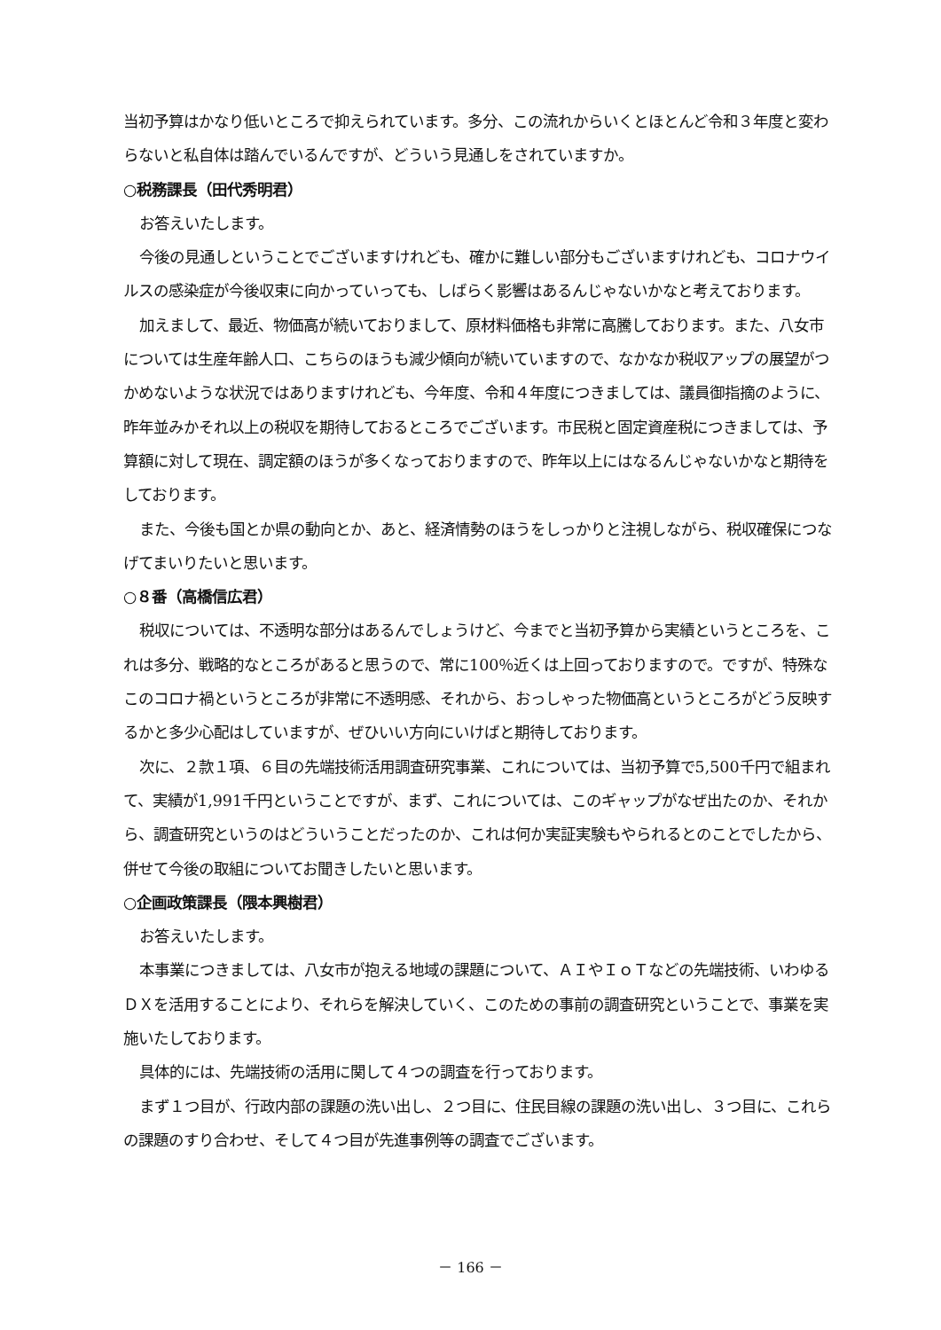当初予算はかなり低いところで抑えられています。多分、この流れからいくとほとんど令和３年度と変わらないと私自体は踏んでいるんですが、どういう見通しをされていますか。
○税務課長（田代秀明君）
お答えいたします。
今後の見通しということでございますけれども、確かに難しい部分もございますけれども、コロナウイルスの感染症が今後収束に向かっていっても、しばらく影響はあるんじゃないかなと考えております。
加えまして、最近、物価高が続いておりまして、原材料価格も非常に高騰しております。また、八女市については生産年齢人口、こちらのほうも減少傾向が続いていますので、なかなか税収アップの展望がつかめないような状況ではありますけれども、今年度、令和４年度につきましては、議員御指摘のように、昨年並みかそれ以上の税収を期待しておるところでございます。市民税と固定資産税につきましては、予算額に対して現在、調定額のほうが多くなっておりますので、昨年以上にはなるんじゃないかなと期待をしております。
また、今後も国とか県の動向とか、あと、経済情勢のほうをしっかりと注視しながら、税収確保につなげてまいりたいと思います。
○８番（高橋信広君）
税収については、不透明な部分はあるんでしょうけど、今までと当初予算から実績というところを、これは多分、戦略的なところがあると思うので、常に100％近くは上回っておりますので。ですが、特殊なこのコロナ禍というところが非常に不透明感、それから、おっしゃった物価高というところがどう反映するかと多少心配はしていますが、ぜひいい方向にいけばと期待しております。
次に、２款１項、６目の先端技術活用調査研究事業、これについては、当初予算で5,500千円で組まれて、実績が1,991千円ということですが、まず、これについては、このギャップがなぜ出たのか、それから、調査研究というのはどういうことだったのか、これは何か実証実験もやられるとのことでしたから、併せて今後の取組についてお聞きしたいと思います。
○企画政策課長（隈本興樹君）
お答えいたします。
本事業につきましては、八女市が抱える地域の課題について、ＡＩやＩｏＴなどの先端技術、いわゆるＤＸを活用することにより、それらを解決していく、このための事前の調査研究ということで、事業を実施いたしております。
具体的には、先端技術の活用に関して４つの調査を行っております。
まず１つ目が、行政内部の課題の洗い出し、２つ目に、住民目線の課題の洗い出し、３つ目に、これらの課題のすり合わせ、そして４つ目が先進事例等の調査でございます。
－ 166 －